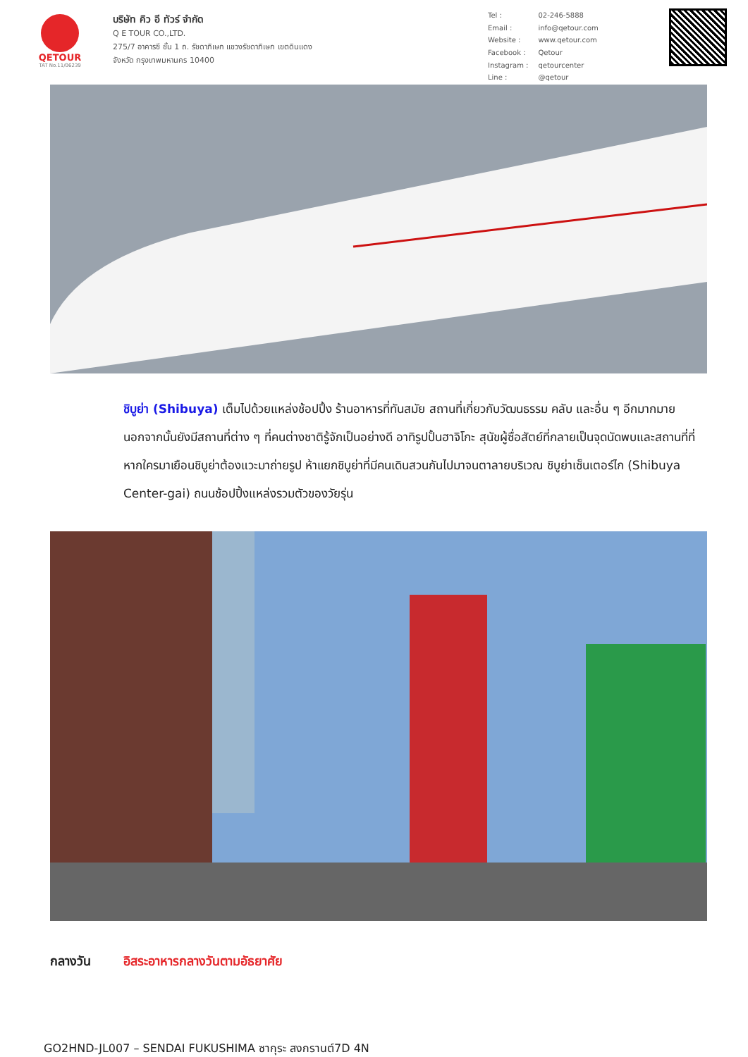QETOUR
TAT No.11/06239
บริษัท คิว อี ทัวร์ จำกัด
Q E TOUR CO.,LTD.
275/7 อาคารซี ชั้น 1 ถ. รัชดาภิเษก แขวงรัชดาภิเษก เขตดินแดง
จังหวัด กรุงเทพมหานคร 10400
| Tel : | 02-246-5888 |
| Email : | info@qetour.com |
| Website : | www.qetour.com |
| Facebook : | Qetour |
| Instagram : | qetourcenter |
| Line : | @qetour |
ชิบูย่า (Shibuya) เต็มไปด้วยแหล่งช้อปปิ้ง ร้านอาหารที่ทันสมัย สถานที่เกี่ยวกับวัฒนธรรม คลับ และอื่น ๆ อีกมากมาย นอกจากนั้นยังมีสถานที่ต่าง ๆ ที่คนต่างชาติรู้จักเป็นอย่างดี อาทิรูปปั้นฮาจิโกะ สุนัขผู้ซื่อสัตย์ที่กลายเป็นจุดนัดพบและสถานที่ที่หากใครมาเยือนชิบูย่าต้องแวะมาถ่ายรูป ห้าแยกชิบูย่าที่มีคนเดินสวนกันไปมาจนตาลายบริเวณ ชิบูย่าเซ็นเตอร์ไก (Shibuya Center-gai) ถนนช้อปปิ้งแหล่งรวมตัวของวัยรุ่น
กลางวัน อิสระอาหารกลางวันตามอัธยาศัย
GO2HND-JL007 – SENDAI FUKUSHIMA ซากุระ สงกรานต์7D 4N